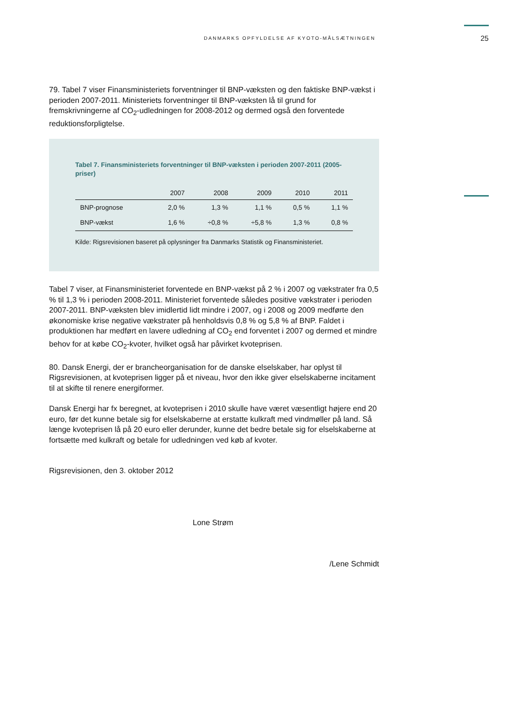DANMARKS OPFYLDELSE AF KYOTO-MÅLSÆTNINGEN 25
79. Tabel 7 viser Finansministeriets forventninger til BNP-væksten og den faktiske BNP-vækst i perioden 2007-2011. Ministeriets forventninger til BNP-væksten lå til grund for fremskrivningerne af CO<sub>2</sub>-udledningen for 2008-2012 og dermed også den forventede reduktionsforpligtelse.
Tabel 7. Finansministeriets forventninger til BNP-væksten i perioden 2007-2011 (2005-priser)
| | 2007 | 2008 | 2009 | 2010 | 2011 |
| --- | --- | --- | --- | --- | --- |
| BNP-prognose | 2,0 % | 1,3 % | 1,1 % | 0,5 % | 1,1 % |
| BNP-vækst | 1,6 % | ÷0,8 % | ÷5,8 % | 1,3 % | 0,8 % |
Kilde: Rigsrevisionen baseret på oplysninger fra Danmarks Statistik og Finansministeriet.
Tabel 7 viser, at Finansministeriet forventede en BNP-vækst på 2 % i 2007 og vækstrater fra 0,5 % til 1,3 % i perioden 2008-2011. Ministeriet forventede således positive vækstrater i perioden 2007-2011. BNP-væksten blev imidlertid lidt mindre i 2007, og i 2008 og 2009 medførte den økonomiske krise negative vækstrater på henholdsvis 0,8 % og 5,8 % af BNP. Faldet i produktionen har medført en lavere udledning af CO<sub>2</sub> end forventet i 2007 og dermed et mindre behov for at købe CO<sub>2</sub>-kvoter, hvilket også har påvirket kvoteprisen.
80. Dansk Energi, der er brancheorganisation for de danske elselskaber, har oplyst til Rigsrevisionen, at kvoteprisen ligger på et niveau, hvor den ikke giver elselskaberne incitament til at skifte til renere energiformer.
Dansk Energi har fx beregnet, at kvoteprisen i 2010 skulle have været væsentligt højere end 20 euro, før det kunne betale sig for elselskaberne at erstatte kulkraft med vindmøller på land. Så længe kvoteprisen lå på 20 euro eller derunder, kunne det bedre betale sig for elselskaberne at fortsætte med kulkraft og betale for udledningen ved køb af kvoter.
Rigsrevisionen, den 3. oktober 2012
Lone Strøm
/Lene Schmidt